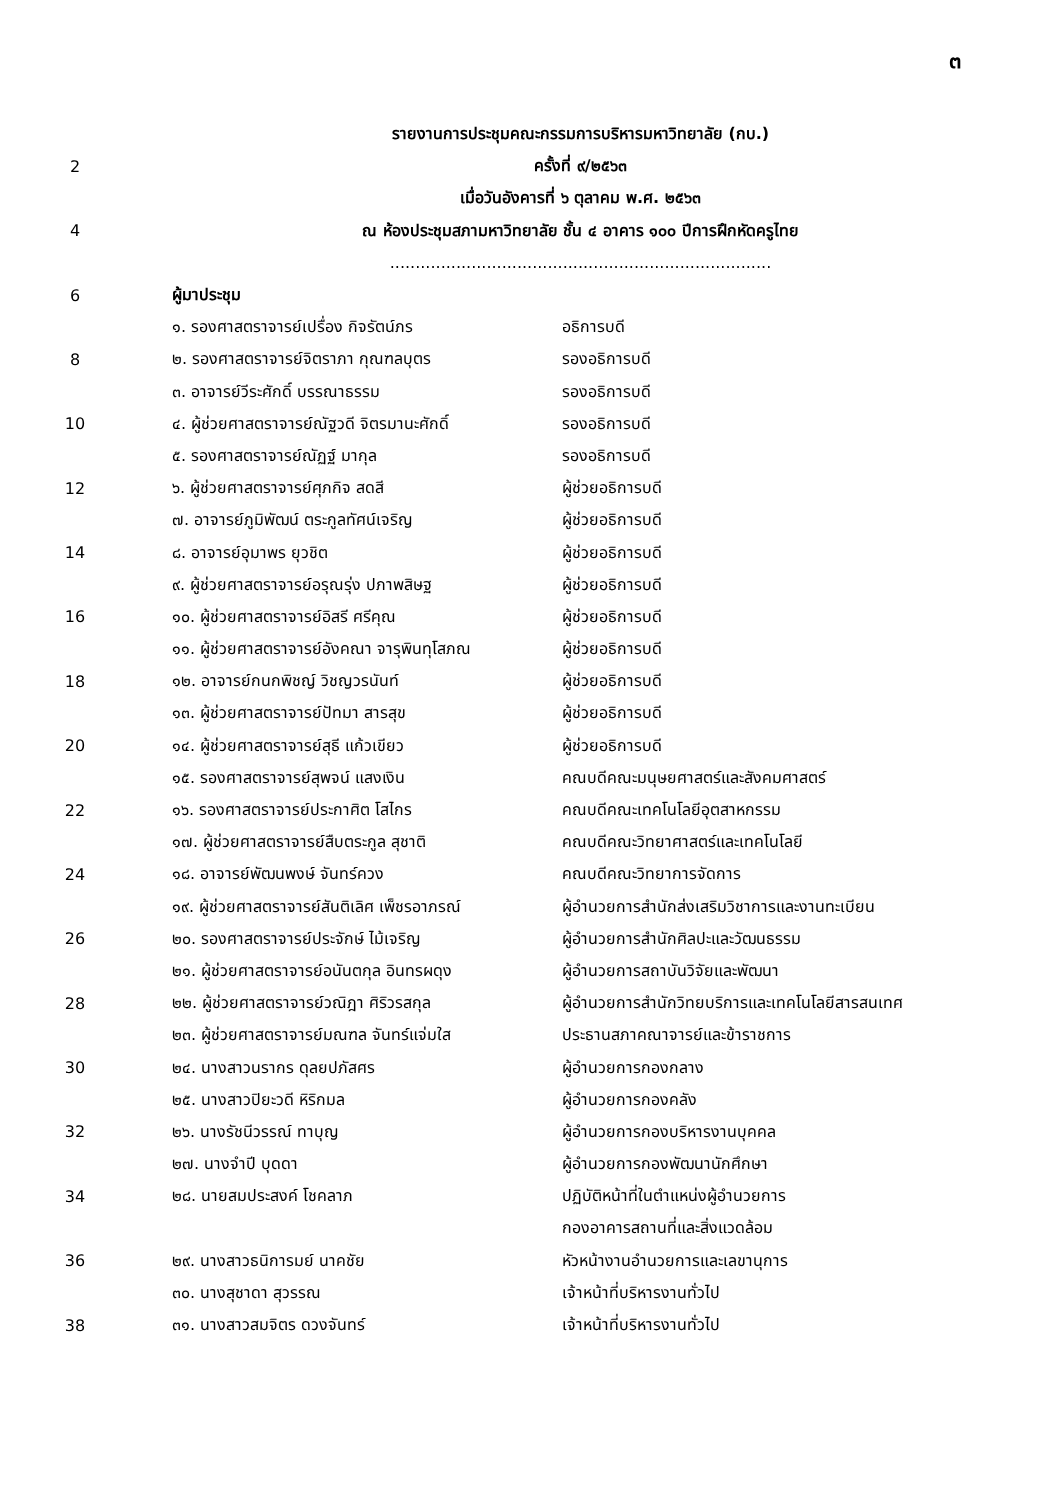๓
รายงานการประชุมคณะกรรมการบริหารมหาวิทยาลัย (กบ.)
2 ครั้งที่ ๙/๒๕๖๓
เมื่อวันอังคารที่ ๖ ตุลาคม พ.ศ. ๒๕๖๓
4 ณ ห้องประชุมสภามหาวิทยาลัย ชั้น ๔ อาคาร ๑๐๐ ปีการฝึกหัดครูไทย
...........................................................................
6 ผู้มาประชุม
๑. รองศาสตราจารย์เปรื่อง กิจรัตน์ภร อธิการบดี
8 ๒. รองศาสตราจารย์จิตราภา กุณฑลบุตร รองอธิการบดี
๓. อาจารย์วีระศักดิ์ บรรณาธรรม รองอธิการบดี
10 ๔. ผู้ช่วยศาสตราจารย์ณัฐวดี จิตรมานะศักดิ์ รองอธิการบดี
๕. รองศาสตราจารย์ณัฏฐ์ มากุล รองอธิการบดี
12 ๖. ผู้ช่วยศาสตราจารย์ศุภกิจ สดสี ผู้ช่วยอธิการบดี
๗. อาจารย์ภูมิพัฒน์ ตระกูลทัศน์เจริญ ผู้ช่วยอธิการบดี
14 ๘. อาจารย์อุมาพร ยุวชิต ผู้ช่วยอธิการบดี
๙. ผู้ช่วยศาสตราจารย์อรุณรุ่ง ปภาพสิษฐ ผู้ช่วยอธิการบดี
16 ๑๐. ผู้ช่วยศาสตราจารย์อิสรี ศรีคุณ ผู้ช่วยอธิการบดี
๑๑. ผู้ช่วยศาสตราจารย์อังคณา จารุพินทุโสภณ ผู้ช่วยอธิการบดี
18 ๑๒. อาจารย์กนกพิชญ์ วิชญวรนันท์ ผู้ช่วยอธิการบดี
๑๓. ผู้ช่วยศาสตราจารย์ปัทมา สารสุข ผู้ช่วยอธิการบดี
20 ๑๔. ผู้ช่วยศาสตราจารย์สุธี แก้วเขียว ผู้ช่วยอธิการบดี
๑๕. รองศาสตราจารย์สุพจน์ แสงเงิน คณบดีคณะมนุษยศาสตร์และสังคมศาสตร์
22 ๑๖. รองศาสตราจารย์ประกาศิต โสไกร คณบดีคณะเทคโนโลยีอุตสาหกรรม
๑๗. ผู้ช่วยศาสตราจารย์สืบตระกูล สุชาติ คณบดีคณะวิทยาศาสตร์และเทคโนโลยี
24 ๑๘. อาจารย์พัฒนพงษ์ จันทร์ควง คณบดีคณะวิทยาการจัดการ
๑๙. ผู้ช่วยศาสตราจารย์สันติเลิศ เพ็ชรอาภรณ์ ผู้อำนวยการสำนักส่งเสริมวิชาการและงานทะเบียน
26 ๒๐. รองศาสตราจารย์ประจักษ์ ไม้เจริญ ผู้อำนวยการสำนักศิลปะและวัฒนธรรม
๒๑. ผู้ช่วยศาสตราจารย์อนันตกุล อินทรผดุง ผู้อำนวยการสถาบันวิจัยและพัฒนา
28 ๒๒. ผู้ช่วยศาสตราจารย์วณิฎา ศิริวรสกุล ผู้อำนวยการสำนักวิทยบริการและเทคโนโลยีสารสนเทศ
๒๓. ผู้ช่วยศาสตราจารย์มณฑล จันทร์แจ่มใส ประธานสภาคณาจารย์และข้าราชการ
30 ๒๔. นางสาวนรากร ดุลยปภัสศร ผู้อำนวยการกองกลาง
๒๕. นางสาวปิยะวดี หิริกมล ผู้อำนวยการกองคลัง
32 ๒๖. นางรัชนีวรรณ์ ทาบุญ ผู้อำนวยการกองบริหารงานบุคคล
๒๗. นางจำปี บุดดา ผู้อำนวยการกองพัฒนานักศึกษา
34 ๒๘. นายสมประสงค์ โชคลาภ ปฏิบัติหน้าที่ในตำแหน่งผู้อำนวยการ
กองอาคารสถานที่และสิ่งแวดล้อม
36 ๒๙. นางสาวธนิการมย์ นาคชัย หัวหน้างานอำนวยการและเลขานุการ
๓๐. นางสุชาดา สุวรรณ เจ้าหน้าที่บริหารงานทั่วไป
38 ๓๑. นางสาวสมจิตร ดวงจันทร์ เจ้าหน้าที่บริหารงานทั่วไป